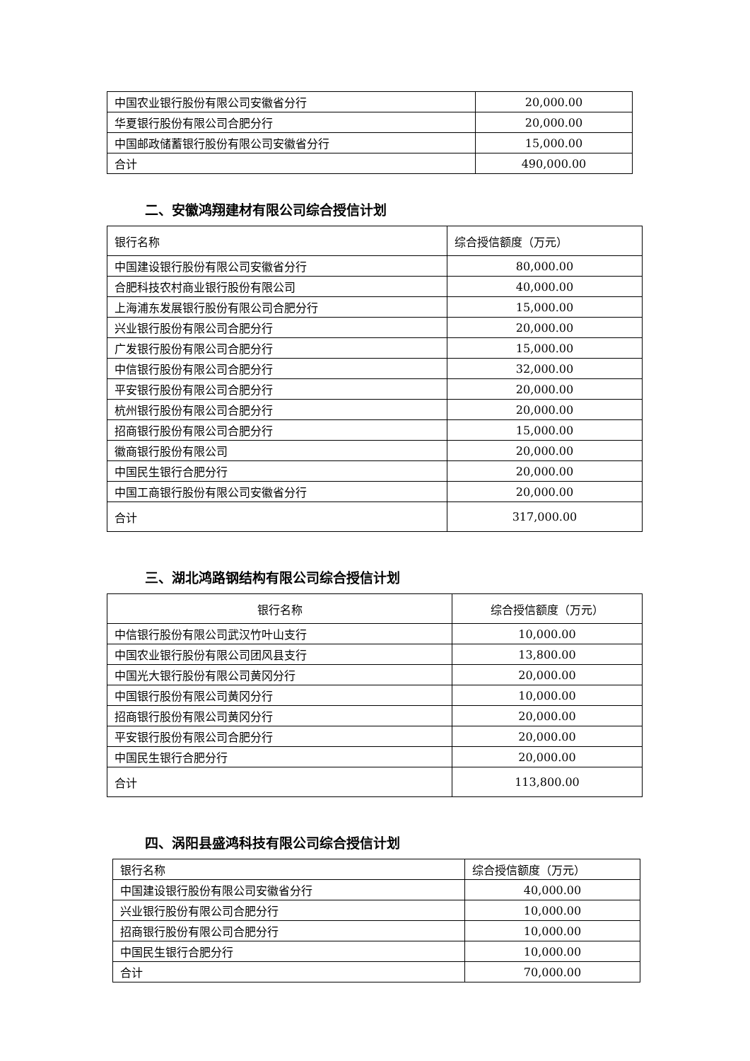| 中国农业银行股份有限公司安徽省分行 | 20,000.00 |
| 华夏银行股份有限公司合肥分行 | 20,000.00 |
| 中国邮政储蓄银行股份有限公司安徽省分行 | 15,000.00 |
| 合计 | 490,000.00 |
二、安徽鸿翔建材有限公司综合授信计划
| 银行名称 | 综合授信额度（万元） |
| --- | --- |
| 中国建设银行股份有限公司安徽省分行 | 80,000.00 |
| 合肥科技农村商业银行股份有限公司 | 40,000.00 |
| 上海浦东发展银行股份有限公司合肥分行 | 15,000.00 |
| 兴业银行股份有限公司合肥分行 | 20,000.00 |
| 广发银行股份有限公司合肥分行 | 15,000.00 |
| 中信银行股份有限公司合肥分行 | 32,000.00 |
| 平安银行股份有限公司合肥分行 | 20,000.00 |
| 杭州银行股份有限公司合肥分行 | 20,000.00 |
| 招商银行股份有限公司合肥分行 | 15,000.00 |
| 徽商银行股份有限公司 | 20,000.00 |
| 中国民生银行合肥分行 | 20,000.00 |
| 中国工商银行股份有限公司安徽省分行 | 20,000.00 |
| 合计 | 317,000.00 |
三、湖北鸿路钢结构有限公司综合授信计划
| 银行名称 | 综合授信额度（万元） |
| --- | --- |
| 中信银行股份有限公司武汉竹叶山支行 | 10,000.00 |
| 中国农业银行股份有限公司团风县支行 | 13,800.00 |
| 中国光大银行股份有限公司黄冈分行 | 20,000.00 |
| 中国银行股份有限公司黄冈分行 | 10,000.00 |
| 招商银行股份有限公司黄冈分行 | 20,000.00 |
| 平安银行股份有限公司合肥分行 | 20,000.00 |
| 中国民生银行合肥分行 | 20,000.00 |
| 合计 | 113,800.00 |
四、涡阳县盛鸿科技有限公司综合授信计划
| 银行名称 | 综合授信额度（万元） |
| --- | --- |
| 中国建设银行股份有限公司安徽省分行 | 40,000.00 |
| 兴业银行股份有限公司合肥分行 | 10,000.00 |
| 招商银行股份有限公司合肥分行 | 10,000.00 |
| 中国民生银行合肥分行 | 10,000.00 |
| 合计 | 70,000.00 |